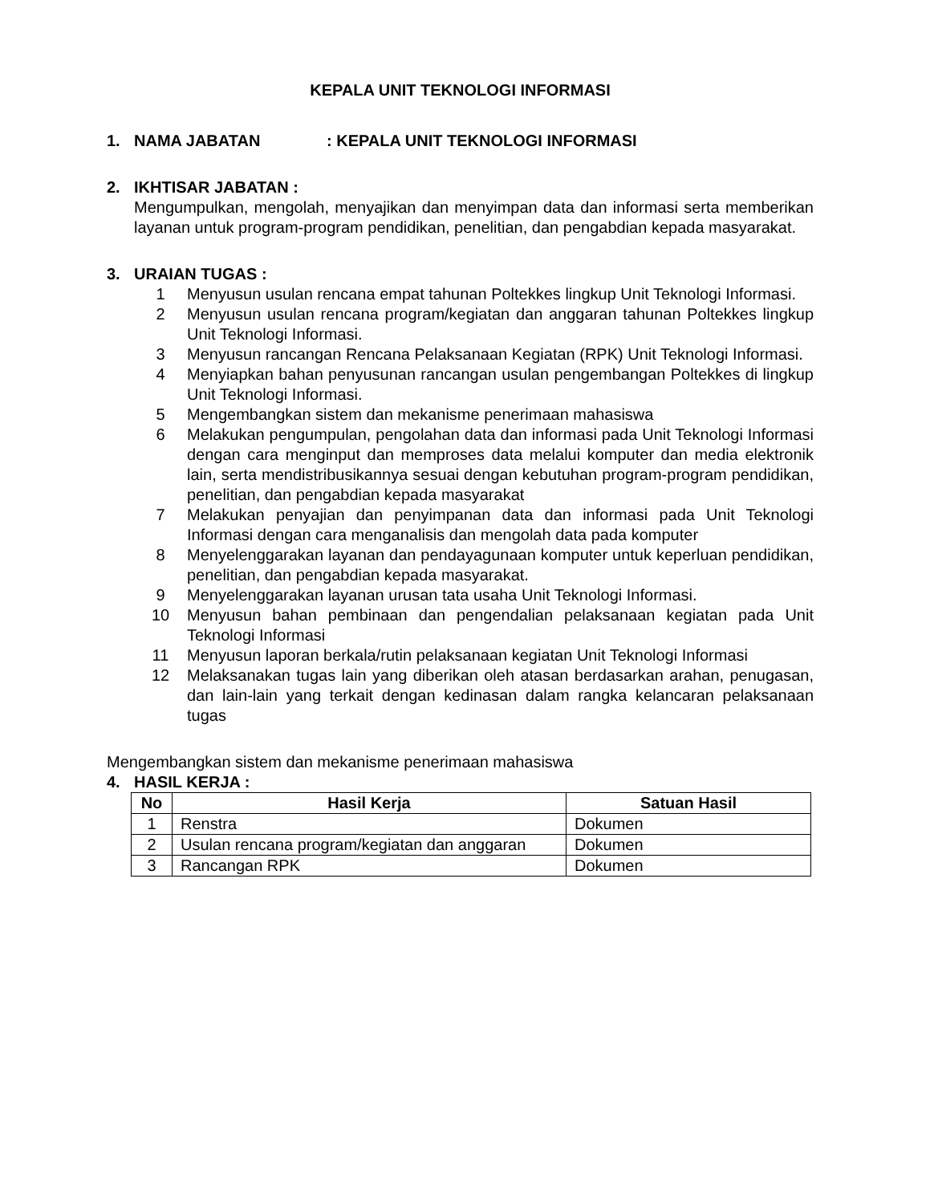KEPALA UNIT TEKNOLOGI INFORMASI
1. NAMA JABATAN: KEPALA UNIT TEKNOLOGI INFORMASI
2. IKHTISAR JABATAN :
Mengumpulkan, mengolah, menyajikan dan menyimpan data dan informasi serta memberikan layanan untuk program-program pendidikan, penelitian, dan pengabdian kepada masyarakat.
3. URAIAN TUGAS :
1 Menyusun usulan rencana empat tahunan Poltekkes lingkup Unit Teknologi Informasi.
2 Menyusun usulan rencana program/kegiatan dan anggaran tahunan Poltekkes lingkup Unit Teknologi Informasi.
3 Menyusun rancangan Rencana Pelaksanaan Kegiatan (RPK) Unit Teknologi Informasi.
4 Menyiapkan bahan penyusunan rancangan usulan pengembangan Poltekkes di lingkup Unit Teknologi Informasi.
5 Mengembangkan sistem dan mekanisme penerimaan mahasiswa
6 Melakukan pengumpulan, pengolahan data dan informasi pada Unit Teknologi Informasi dengan cara menginput dan memproses data melalui komputer dan media elektronik lain, serta mendistribusikannya sesuai dengan kebutuhan program-program pendidikan, penelitian, dan pengabdian kepada masyarakat
7 Melakukan penyajian dan penyimpanan data dan informasi pada Unit Teknologi Informasi dengan cara menganalisis dan mengolah data pada komputer
8 Menyelenggarakan layanan dan pendayagunaan komputer untuk keperluan pendidikan, penelitian, dan pengabdian kepada masyarakat.
9 Menyelenggarakan layanan urusan tata usaha Unit Teknologi Informasi.
10 Menyusun bahan pembinaan dan pengendalian pelaksanaan kegiatan pada Unit Teknologi Informasi
11 Menyusun laporan berkala/rutin pelaksanaan kegiatan Unit Teknologi Informasi
12 Melaksanakan tugas lain yang diberikan oleh atasan berdasarkan arahan, penugasan, dan lain-lain yang terkait dengan kedinasan dalam rangka kelancaran pelaksanaan tugas
Mengembangkan sistem dan mekanisme penerimaan mahasiswa
4. HASIL KERJA :
| No | Hasil Kerja | Satuan Hasil |
| --- | --- | --- |
| 1 | Renstra | Dokumen |
| 2 | Usulan rencana program/kegiatan dan anggaran | Dokumen |
| 3 | Rancangan RPK | Dokumen |